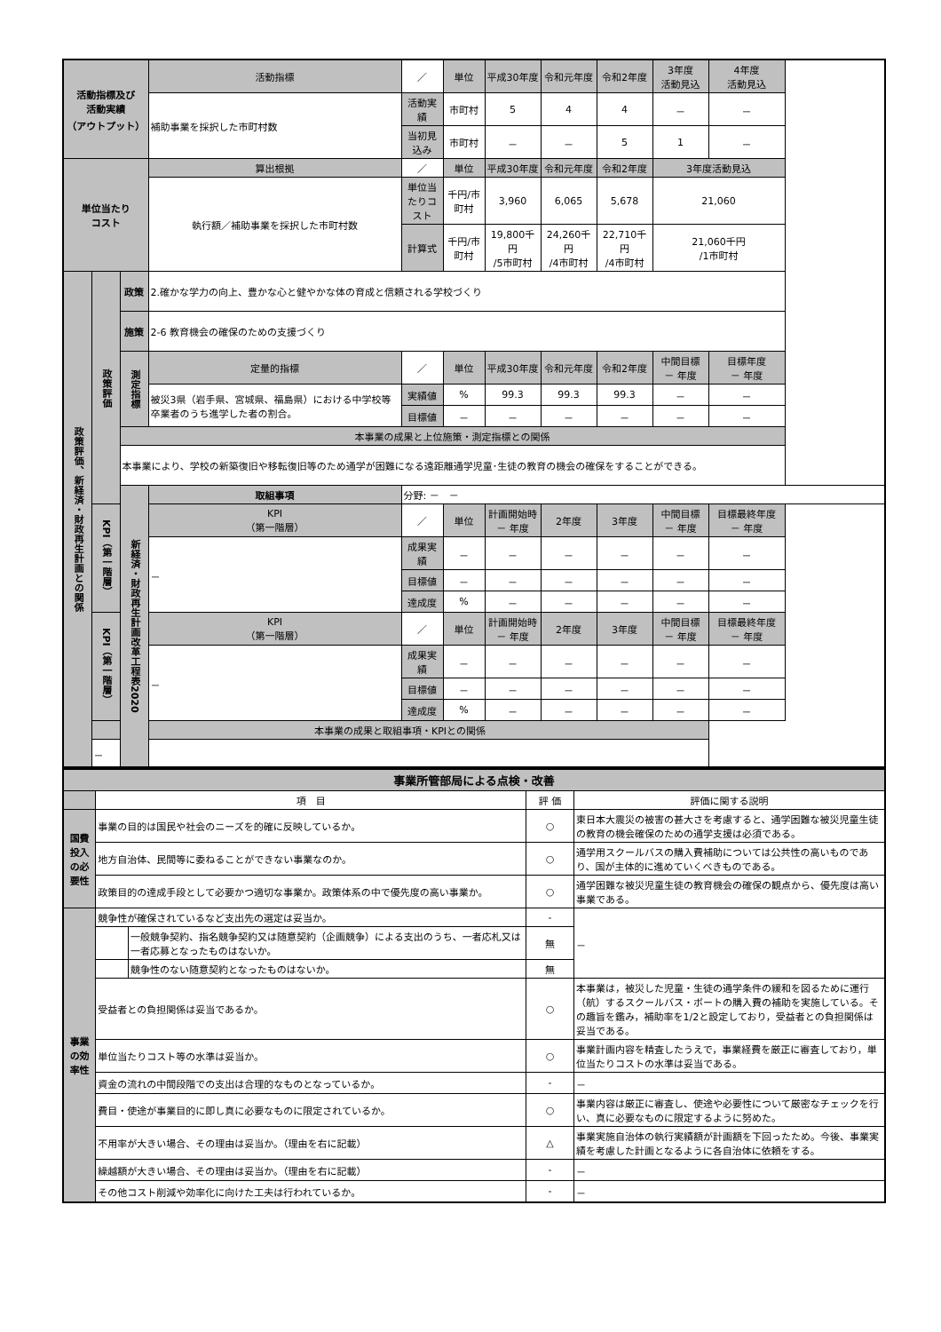| 活動指標及び 活動実績 （アウトプット） | | | 活動指標 | ／ | 単位 | 平成30年度 | 令和元年度 | 令和2年度 | 3年度 活動見込 | 4年度 活動見込 |
| | | | 補助事業を採択した市町村数 | 活動実績 | 市町村 | 5 | 4 | 4 | － | － |
| | | | | 当初見込み | 市町村 | － | － | 5 | 1 | － |
| 単位当たり コスト | | | 算出根拠 | ／ | 単位 | 平成30年度 | 令和元年度 | 令和2年度 | 3年度活動見込 | |
| | | | 執行額／補助事業を採択した市町村数 | 単位当たりコスト | 千円/市町村 | 3,960 | 6,065 | 5,678 | 21,060 | |
| | | | | 計算式 | 千円/市町村 | 19,800千円 /5市町村 | 24,260千円 /4市町村 | 22,710千円 /4市町村 | 21,060千円 /1市町村 | |
| 政策評価、新経済・財政再生計画との関係 | 政策評価 | 政策 | 2.確かな学力の向上、豊かな心と健やかな体の育成と信頼される学校づくり | | | | | | | |
| | | 施策 | 2-6 教育機会の確保のための支援づくり | | | | | | | |
| | | 測定指標 | 定量的指標 | ／ | 単位 | 平成30年度 | 令和元年度 | 令和2年度 | 中間目標 － 年度 | 目標年度 － 年度 |
| | | | 被災3県（岩手県、宮城県、福島県）における中学校等卒業者のうち進学した者の割合。 | 実績値 | % | 99.3 | 99.3 | 99.3 | － | － |
| | | | | 目標値 | － | － | － | － | － | － |
| | | 本事業の成果と上位施策・測定指標との関係 | | | | | | | | |
| | | 本事業により、学校の新築復旧や移転復旧等のため通学が困難になる遠距離通学児童･生徒の教育の機会の確保をすることができる。 | | | | | | | | |
| | | 新経済・財政再生計画改革工程表2020 | 取組事項 | 分野: － － | | | | | | |
| | KPI（第一階層） | | KPI （第一階層） | ／ | 単位 | 計画開始時 － 年度 | 2年度 | 3年度 | 中間目標 － 年度 | 目標最終年度 － 年度 |
| | | | － | 成果実績 | － | － | － | － | － | － |
| | | | | 目標値 | － | － | － | － | － | － |
| | | | | 達成度 | % | － | － | － | － | － |
| | KPI（第一階層） | | KPI （第一階層） | ／ | 単位 | 計画開始時 － 年度 | 2年度 | 3年度 | 中間目標 － 年度 | 目標最終年度 － 年度 |
| | | | － | 成果実績 | － | － | － | － | － | － |
| | | | | 目標値 | － | － | － | － | － | － |
| | | | | 達成度 | % | － | － | － | － | － |
| | 本事業の成果と取組事項・KPIとの関係 | | | | | | | | | |
| | － | | | | | | | | | |
| 事業所管部局による点検・改善 | | | | |
| | 項 目 | | 評 価 | 評価に関する説明 |
| 国費投入の必要性 | 事業の目的は国民や社会のニーズを的確に反映しているか。 | | ○ | 東日本大震災の被害の甚大さを考慮すると、通学困難な被災児童生徒の教育の機会確保のための通学支援は必須である。 |
| | 地方自治体、民間等に委ねることができない事業なのか。 | | ○ | 通学用スクールバスの購入費補助については公共性の高いものであり、国が主体的に進めていくべきものである。 |
| | 政策目的の達成手段として必要かつ適切な事業か。政策体系の中で優先度の高い事業か。 | | ○ | 通学困難な被災児童生徒の教育機会の確保の観点から、優先度は高い事業である。 |
| 事業の効率性 | 競争性が確保されているなど支出先の選定は妥当か。 | | - | － |
| | | 一般競争契約、指名競争契約又は随意契約（企画競争）による支出のうち、一者応札又は一者応募となったものはないか。 | 無 | |
| | | 競争性のない随意契約となったものはないか。 | 無 | |
| | 受益者との負担関係は妥当であるか。 | | ○ | 本事業は，被災した児童・生徒の通学条件の緩和を図るために運行（航）するスクールバス・ボートの購入費の補助を実施している。その趣旨を鑑み，補助率を1/2と設定しており，受益者との負担関係は妥当である。 |
| | 単位当たりコスト等の水準は妥当か。 | | ○ | 事業計画内容を精査したうえで，事業経費を厳正に審査しており，単位当たりコストの水準は妥当である。 |
| | 資金の流れの中間段階での支出は合理的なものとなっているか。 | | - | － |
| | 費目・使途が事業目的に即し真に必要なものに限定されているか。 | | ○ | 事業内容は厳正に審査し、使途や必要性について厳密なチェックを行い、真に必要なものに限定するように努めた。 |
| | 不用率が大きい場合、その理由は妥当か。（理由を右に記載） | | △ | 事業実施自治体の執行実績額が計画額を下回ったため。今後、事業実績を考慮した計画となるように各自治体に依頼をする。 |
| | 繰越額が大きい場合、その理由は妥当か。（理由を右に記載） | | - | － |
| | その他コスト削減や効率化に向けた工夫は行われているか。 | | - | － |